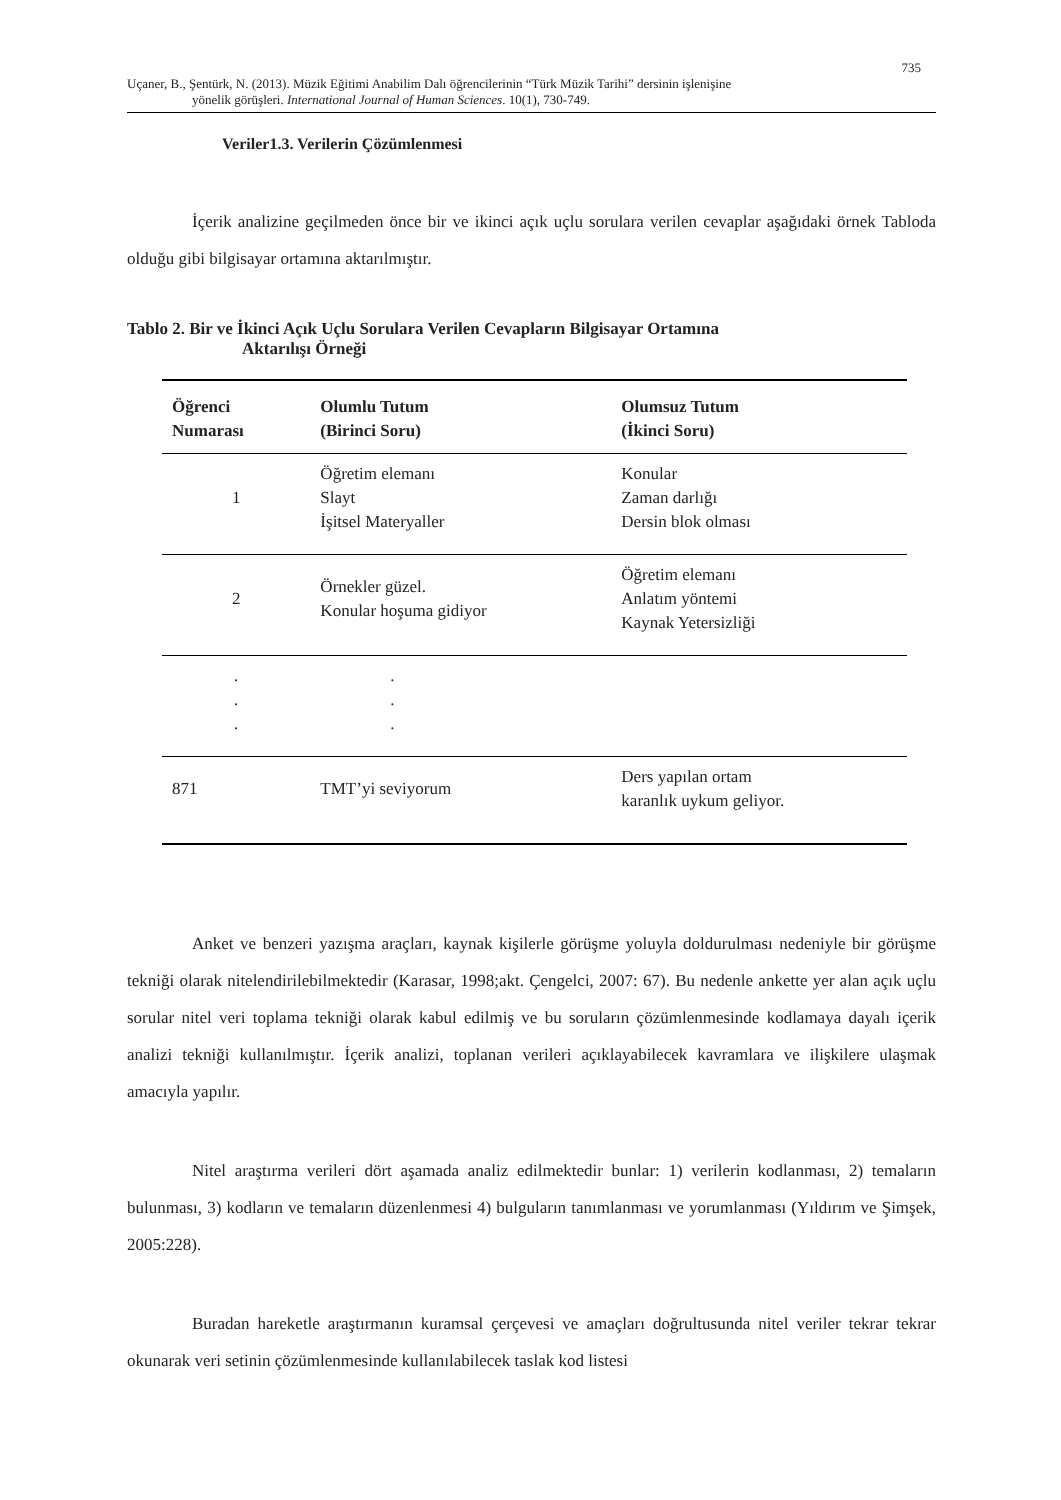735
Uçaner, B., Şentürk, N. (2013). Müzik Eğitimi Anabilim Dalı öğrencilerinin “Türk Müzik Tarihi” dersinin işlenişine
yönelik görüşleri. International Journal of Human Sciences. 10(1), 730-749.
Veriler1.3. Verilerin Çözümlenmesi
İçerik analizine geçilmeden önce bir ve ikinci açık uçlu sorulara verilen cevaplar aşağıdaki örnek Tabloda olduğu gibi bilgisayar ortamına aktarılmıştır.
Tablo 2. Bir ve İkinci Açık Uçlu Sorulara Verilen Cevapların Bilgisayar Ortamına
Aktarılışı Örneği
| Öğrenci Numarası | Olumlu Tutum (Birinci Soru) | Olumsuz Tutum (İkinci Soru) |
| --- | --- | --- |
| 1 | Öğretim elemanı Slayt İşitsel Materyaller | Konular Zaman darlığı Dersin blok olması |
| 2 | Örnekler güzel. Konular hoşuma gidiyor | Öğretim elemanı Anlatım yöntemi Kaynak Yetersizliği |
| . . . | . . . | |
| 871 | TMT’yi seviyorum | Ders yapılan ortam karanlık uykum geliyor. |
Anket ve benzeri yazışma araçları, kaynak kişilerle görüşme yoluyla doldurulması nedeniyle bir görüşme tekniği olarak nitelendirilebilmektedir (Karasar, 1998;akt. Çengelci, 2007: 67). Bu nedenle ankette yer alan açık uçlu sorular nitel veri toplama tekniği olarak kabul edilmiş ve bu soruların çözümlenmesinde kodlamaya dayalı içerik analizi tekniği kullanılmıştır. İçerik analizi, toplanan verileri açıklayabilecek kavramlara ve ilişkilere ulaşmak amacıyla yapılır.
Nitel araştırma verileri dört aşamada analiz edilmektedir bunlar: 1) verilerin kodlanması, 2) temaların bulunması, 3) kodların ve temaların düzenlenmesi 4) bulguların tanımlanması ve yorumlanması (Yıldırım ve Şimşek, 2005:228).
Buradan hareketle araştırmanın kuramsal çerçevesi ve amaçları doğrultusunda nitel veriler tekrar tekrar okunarak veri setinin çözümlenmesinde kullanılabilecek taslak kod listesi